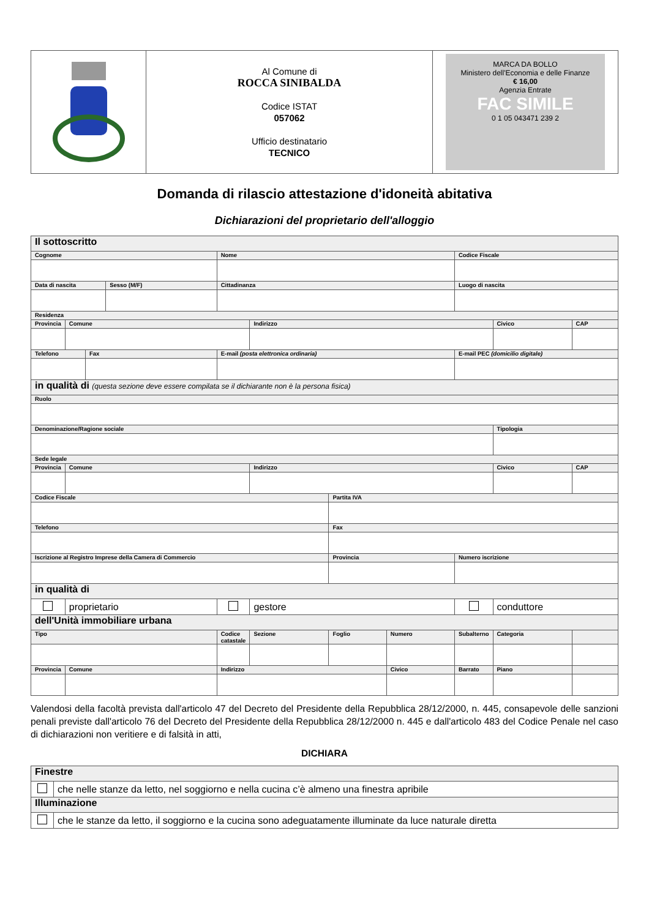| | Al Comune di ROCCA SINIBALDA Codice ISTAT 057062 Ufficio destinatario TECNICO | MARCA DA BOLLO Ministero dell'Economia e delle Finanze € 16,00 Agenzia Entrate FAC SIMILE 0 1 05 043471 239 2 |
Domanda di rilascio attestazione d'idoneità abitativa
Dichiarazioni del proprietario dell'alloggio
| Il sottoscritto | | | | | | | | | | |
| Cognome | | | | Nome | | | | Codice Fiscale | | |
| Data di nascita | | | Sesso (M/F) | Cittadinanza | | | | Luogo di nascita | | |
| Residenza | | | | | | | | | | |
| Provincia | Comune | | | | Indirizzo | | | | Civico | CAP |
| Telefono | | Fax | | E-mail (posta elettronica ordinaria) | | | | E-mail PEC (domicilio digitale) | | |
| in qualità di (questa sezione deve essere compilata se il dichiarante non è la persona fisica) | | | | | | | | | | |
| Ruolo | | | | | | | | | | |
| Denominazione/Ragione sociale | | | | | | | | | Tipologia | |
| Sede legale | | | | | | | | | | |
| Provincia | Comune | | | | Indirizzo | | | | Civico | CAP |
| Codice Fiscale | | | | | | Partita IVA | | | | |
| Telefono | | | | | | Fax | | | | |
| Iscrizione al Registro Imprese della Camera di Commercio | | | | | | Provincia | | Numero iscrizione | | |
| in qualità di | | | | | | | | | | |
| | proprietario | | | | gestore | | | | conduttore | |
| dell'Unità immobiliare urbana | | | | | | | | | | |
| Tipo | | | | Codice catastale | Sezione | Foglio | Numero | Subalterno | Categoria | |
| Provincia | Comune | | | Indirizzo | | | Civico | Barrato | Piano | |
Valendosi della facoltà prevista dall'articolo 47 del Decreto del Presidente della Repubblica 28/12/2000, n. 445, consapevole delle sanzioni penali previste dall'articolo 76 del Decreto del Presidente della Repubblica 28/12/2000 n. 445 e dall'articolo 483 del Codice Penale nel caso di dichiarazioni non veritiere e di falsità in atti,
DICHIARA
| Finestre | |
| | che nelle stanze da letto, nel soggiorno e nella cucina c’è almeno una finestra apribile |
| Illuminazione | |
| | che le stanze da letto, il soggiorno e la cucina sono adeguatamente illuminate da luce naturale diretta |